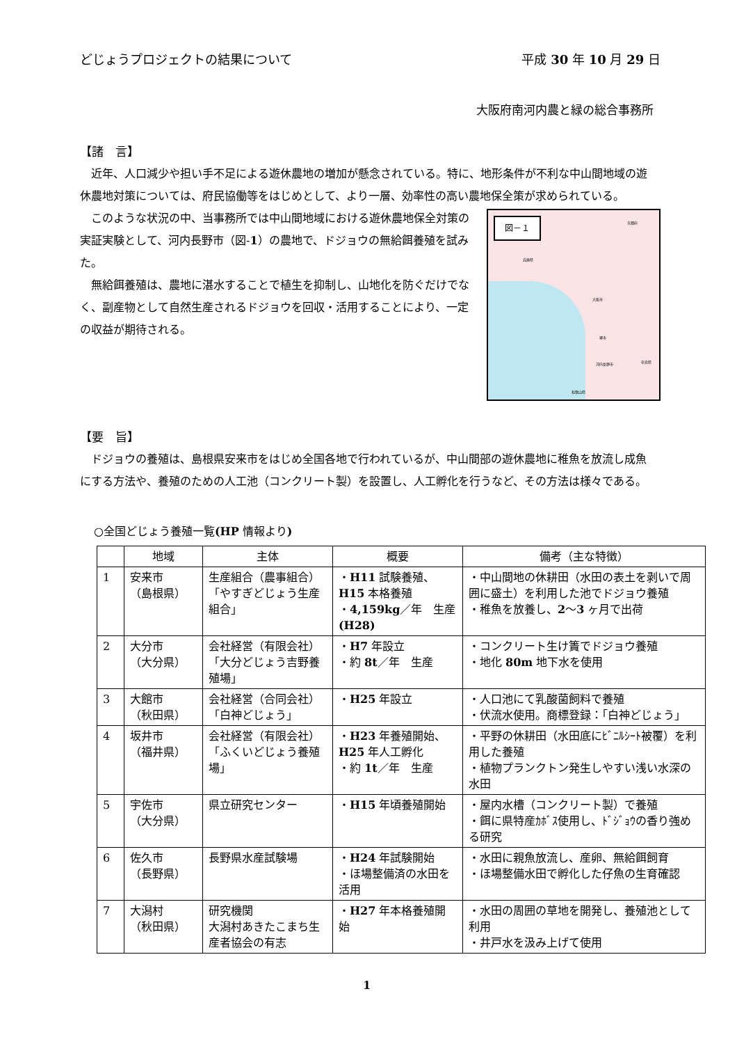どじょうプロジェクトの結果について 平成 30 年 10 月 29 日
大阪府南河内農と緑の総合事務所
【諸　言】
近年、人口減少や担い手不足による遊休農地の増加が懸念されている。特に、地形条件が不利な中山間地域の遊休農地対策については、府民協働等をはじめとして、より一層、効率性の高い農地保全策が求められている。
図－１ 京都府
兵庫県
大阪市
堺市
河内長野市
和歌山県
奈良県
このような状況の中、当事務所では中山間地域における遊休農地保全対策の実証実験として、河内長野市（図-1）の農地で、ドジョウの無給餌養殖を試みた。
無給餌養殖は、農地に湛水することで植生を抑制し、山地化を防ぐだけでなく、副産物として自然生産されるドジョウを回収・活用することにより、一定の収益が期待される。
【要　旨】
ドジョウの養殖は、島根県安来市をはじめ全国各地で行われているが、中山間部の遊休農地に稚魚を放流し成魚にする方法や、養殖のための人工池（コンクリート製）を設置し、人工孵化を行うなど、その方法は様々である。
○全国どじょう養殖一覧(HP 情報より)
| | 地域 | 主体 | 概要 | 備考（主な特徴） |
| --- | --- | --- | --- | --- |
| 1 | 安来市 （島根県） | 生産組合（農事組合）「やすぎどじょう生産組合」 | ・ H11 試験養殖、 H15 本格養殖 ・ 4,159kg ／年 生産 (H28) | ・中山間地の休耕田（水田の表土を剥いで周囲に盛土）を利用した池でドジョウ養殖 ・稚魚を放養し、 2 ～ 3 ヶ月で出荷 |
| 2 | 大分市 （大分県） | 会社経営（有限会社）「大分どじょう吉野養殖場」 | ・ H7 年設立 ・約 8t ／年 生産 | ・コンクリート生け簀でドジョウ養殖 ・地化 80m 地下水を使用 |
| 3 | 大館市 （秋田県） | 会社経営（合同会社）「白神どじょう」 | ・ H25 年設立 | ・人口池にて乳酸菌飼料で養殖 ・伏流水使用。商標登録：「白神どじょう」 |
| 4 | 坂井市 （福井県） | 会社経営（有限会社）「ふくいどじょう養殖場」 | ・ H23 年養殖開始、 H25 年人工孵化 ・約 1t ／年 生産 | ・平野の休耕田（水田底にﾋﾞﾆﾙｼｰﾄ被覆）を利用した養殖 ・植物プランクトン発生しやすい浅い水深の水田 |
| 5 | 宇佐市 （大分県） | 県立研究センター | ・ H15 年頃養殖開始 | ・屋内水槽（コンクリート製）で養殖 ・餌に県特産ｶﾎﾞｽ使用し、ﾄﾞｼﾞｮｳの香り強める研究 |
| 6 | 佐久市 （長野県） | 長野県水産試験場 | ・ H24 年試験開始 ・ほ場整備済の水田を活用 | ・水田に親魚放流し、産卵、無給餌飼育 ・ほ場整備水田で孵化した仔魚の生育確認 |
| 7 | 大潟村 （秋田県） | 研究機関 大潟村あきたこまち生産者協会の有志 | ・ H27 年本格養殖開始 | ・水田の周囲の草地を開発し、養殖池として利用 ・井戸水を汲み上げて使用 |
1